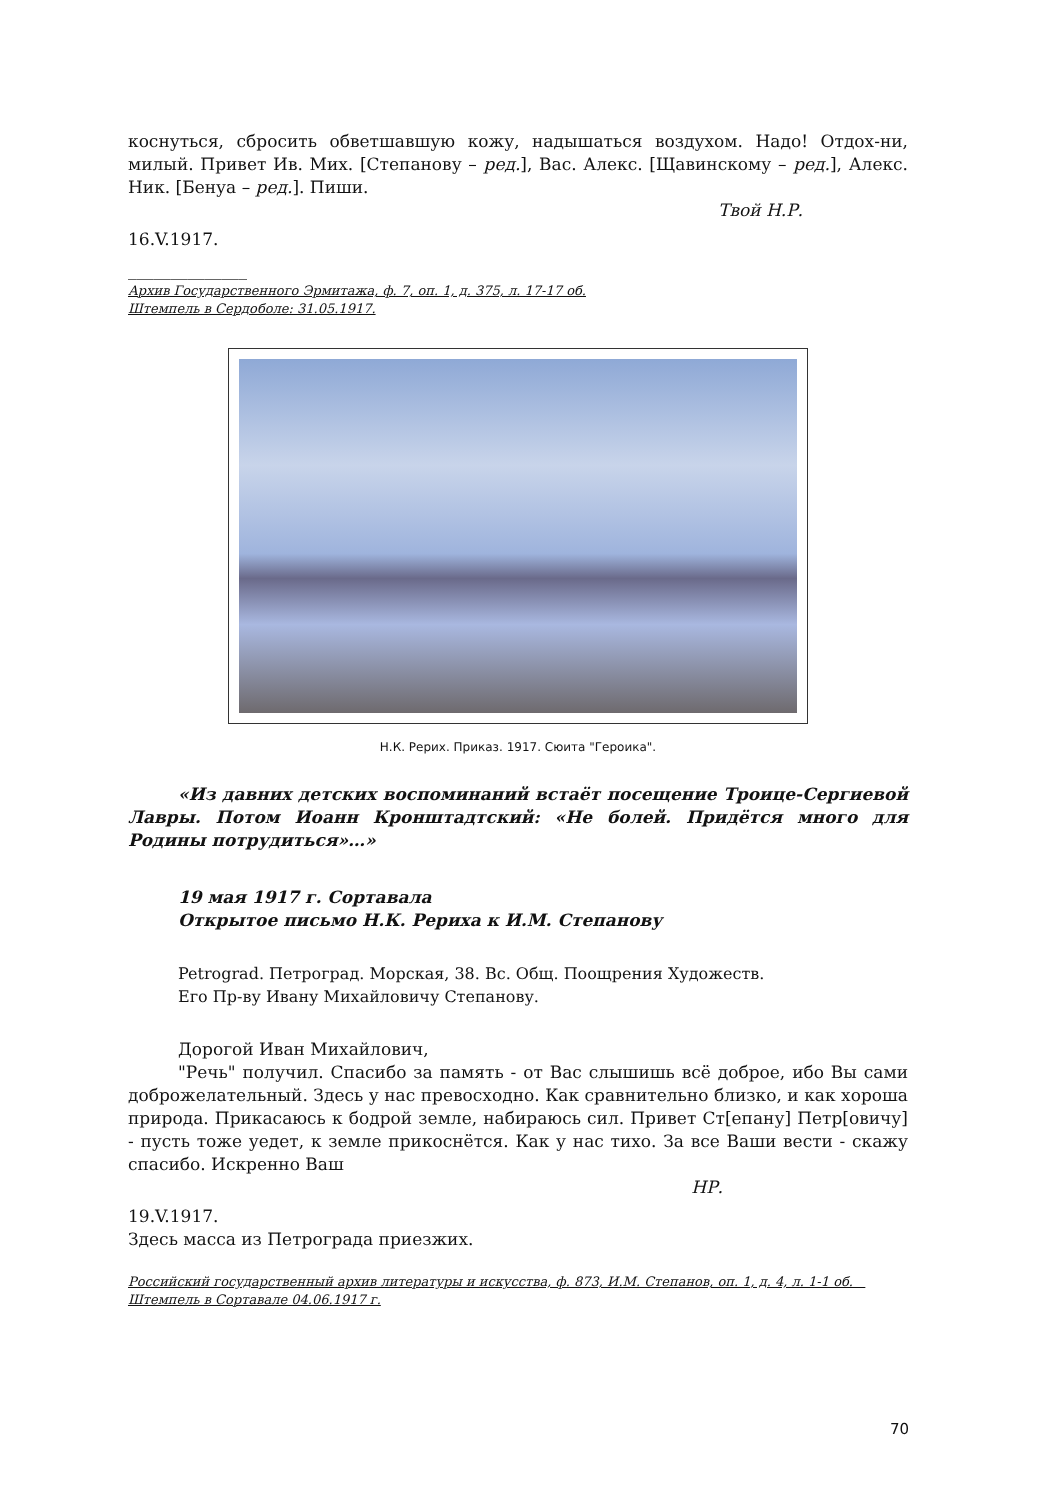коснуться, сбросить обветшавшую кожу, надышаться воздухом. Надо! Отдох-ни, милый. Привет Ив. Мих. [Степанову – ред.], Вас. Алекс. [Щавинскому – ред.], Алекс. Ник. [Бенуа – ред.]. Пиши.
Твой Н.Р.
16.V.1917.
______________
Архив Государственного Эрмитажа, ф. 7, оп. 1, д. 375, л. 17-17 об.
Штемпель в Сердоболе: 31.05.1917.
Н.К. Рерих. Приказ. 1917. Сюита "Героика".
«Из давних детских воспоминаний встаёт посещение Троице-Сергиевой Лавры. Потом Иоанн Кронштадтский: «Не болей. Придётся много для Родины потрудиться»…»
19 мая 1917 г. Сортавала
Открытое письмо Н.К. Рериха к И.М. Степанову
Petrograd. Петроград. Морская, 38. Вс. Общ. Поощрения Художеств.
Его Пр-ву Ивану Михайловичу Степанову.
Дорогой Иван Михайлович,
"Речь" получил. Спасибо за память - от Вас слышишь всё доброе, ибо Вы сами доброжелательный. Здесь у нас превосходно. Как сравнительно близко, и как хороша природа. Прикасаюсь к бодрой земле, набираюсь сил. Привет Ст[епану] Петр[овичу] - пусть тоже уедет, к земле прикоснётся. Как у нас тихо. За все Ваши вести - скажу спасибо. Искренно Ваш
НР.
19.V.1917.
Здесь масса из Петрограда приезжих.
Российский государственный архив литературы и искусства, ф. 873, И.М. Степанов, оп. 1, д. 4, л. 1-1 об. Штемпель в Сортавале 04.06.1917 г.
70